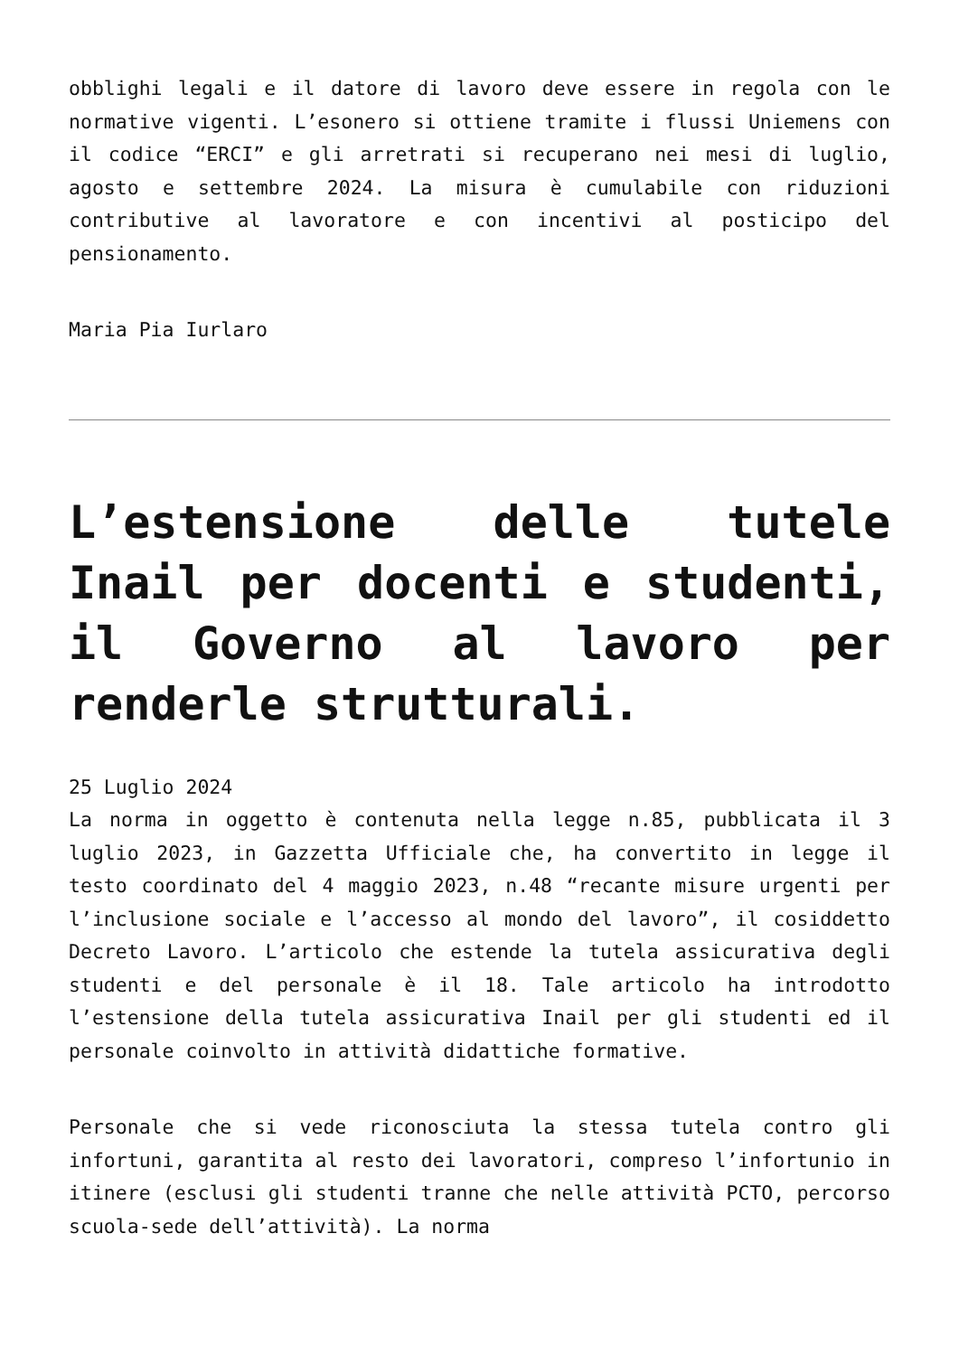obblighi legali e il datore di lavoro deve essere in regola con le normative vigenti. L’esonero si ottiene tramite i flussi Uniemens con il codice “ERCI” e gli arretrati si recuperano nei mesi di luglio, agosto e settembre 2024. La misura è cumulabile con riduzioni contributive al lavoratore e con incentivi al posticipo del pensionamento.
Maria Pia Iurlaro
L’estensione delle tutele Inail per docenti e studenti, il Governo al lavoro per renderle strutturali.
25 Luglio 2024
La norma in oggetto è contenuta nella legge n.85, pubblicata il 3 luglio 2023, in Gazzetta Ufficiale che, ha convertito in legge il testo coordinato del 4 maggio 2023, n.48 “recante misure urgenti per l’inclusione sociale e l’accesso al mondo del lavoro”, il cosiddetto Decreto Lavoro. L’articolo che estende la tutela assicurativa degli studenti e del personale è il 18. Tale articolo ha introdotto l’estensione della tutela assicurativa Inail per gli studenti ed il personale coinvolto in attività didattiche formative.
Personale che si vede riconosciuta la stessa tutela contro gli infortuni, garantita al resto dei lavoratori, compreso l’infortunio in itinere (esclusi gli studenti tranne che nelle attività PCTO, percorso scuola-sede dell’attività). La norma